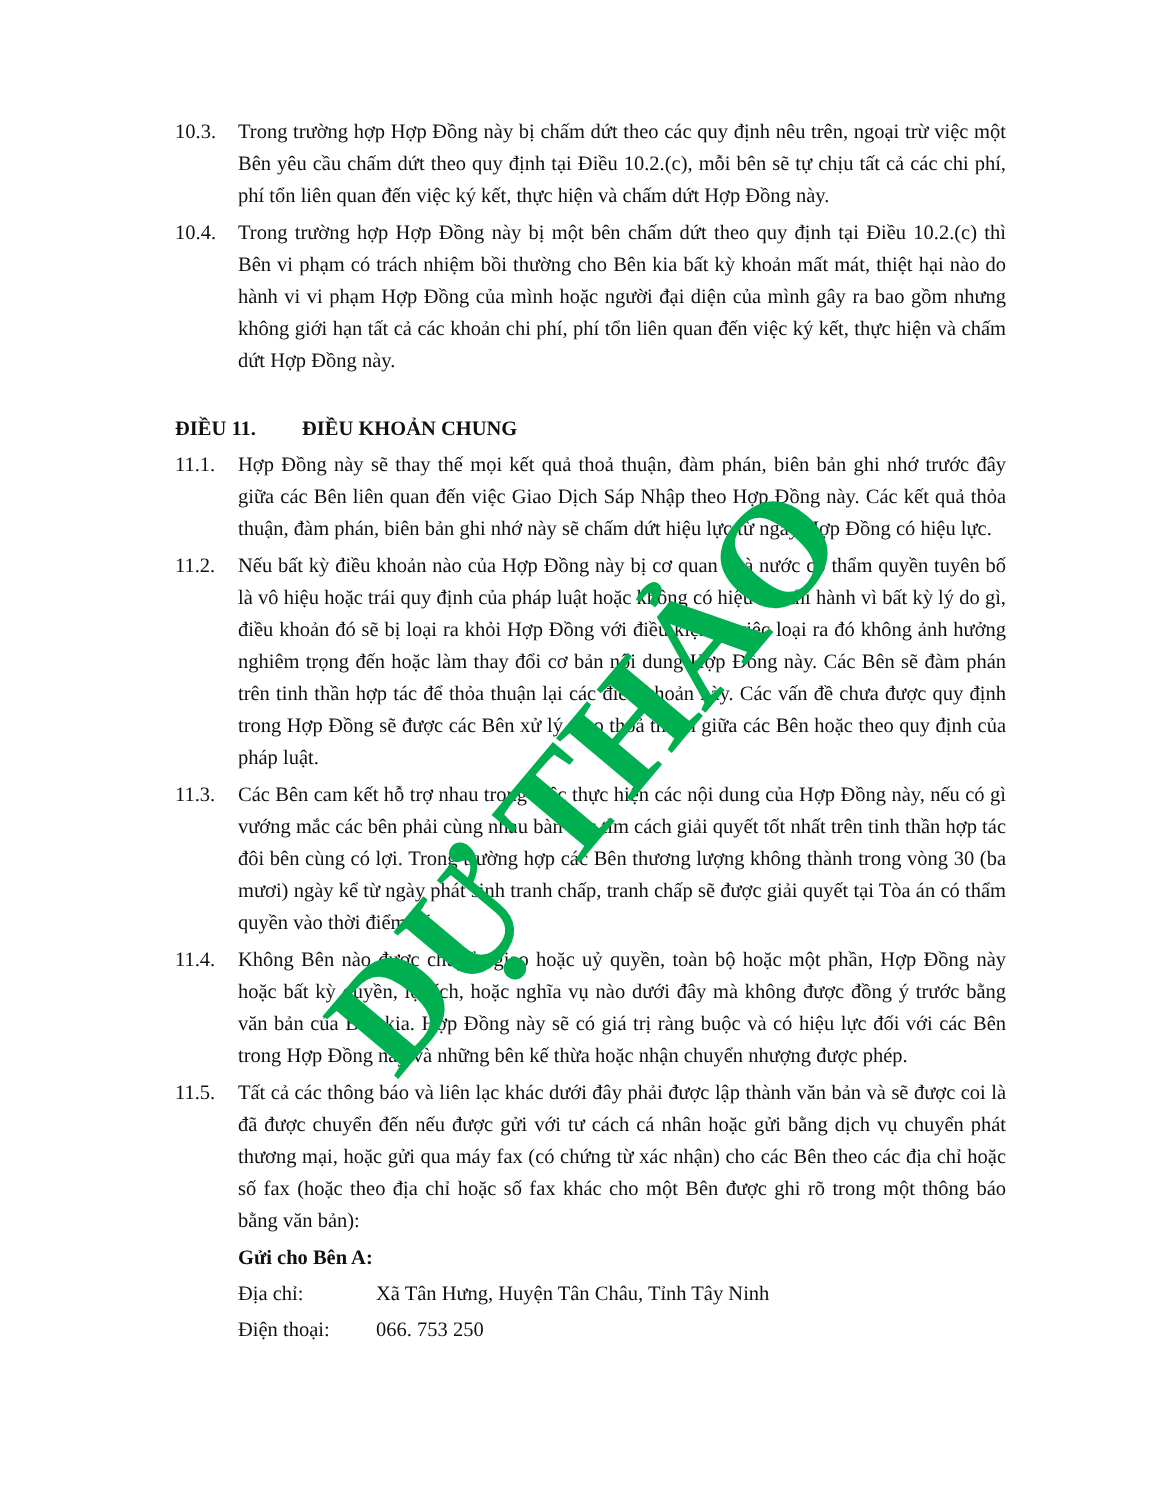10.3. Trong trường hợp Hợp Đồng này bị chấm dứt theo các quy định nêu trên, ngoại trừ việc một Bên yêu cầu chấm dứt theo quy định tại Điều 10.2.(c), mỗi bên sẽ tự chịu tất cả các chi phí, phí tổn liên quan đến việc ký kết, thực hiện và chấm dứt Hợp Đồng này.
10.4. Trong trường hợp Hợp Đồng này bị một bên chấm dứt theo quy định tại Điều 10.2.(c) thì Bên vi phạm có trách nhiệm bồi thường cho Bên kia bất kỳ khoản mất mát, thiệt hại nào do hành vi vi phạm Hợp Đồng của mình hoặc người đại diện của mình gây ra bao gồm nhưng không giới hạn tất cả các khoản chi phí, phí tổn liên quan đến việc ký kết, thực hiện và chấm dứt Hợp Đồng này.
ĐIỀU 11. ĐIỀU KHOẢN CHUNG
11.1. Hợp Đồng này sẽ thay thế mọi kết quả thoả thuận, đàm phán, biên bản ghi nhớ trước đây giữa các Bên liên quan đến việc Giao Dịch Sáp Nhập theo Hợp Đồng này. Các kết quả thỏa thuận, đàm phán, biên bản ghi nhớ này sẽ chấm dứt hiệu lực từ ngày Hợp Đồng có hiệu lực.
11.2. Nếu bất kỳ điều khoản nào của Hợp Đồng này bị cơ quan nhà nước có thẩm quyền tuyên bố là vô hiệu hoặc trái quy định của pháp luật hoặc không có hiệu lực thi hành vì bất kỳ lý do gì, điều khoản đó sẽ bị loại ra khỏi Hợp Đồng với điều kiện là việc loại ra đó không ảnh hưởng nghiêm trọng đến hoặc làm thay đổi cơ bản nội dung Hợp Đồng này. Các Bên sẽ đàm phán trên tinh thần hợp tác để thỏa thuận lại các điều khoản này. Các vấn đề chưa được quy định trong Hợp Đồng sẽ được các Bên xử lý theo thoả thuận giữa các Bên hoặc theo quy định của pháp luật.
11.3. Các Bên cam kết hỗ trợ nhau trong việc thực hiện các nội dung của Hợp Đồng này, nếu có gì vướng mắc các bên phải cùng nhau bàn bạc tìm cách giải quyết tốt nhất trên tinh thần hợp tác đôi bên cùng có lợi. Trong trường hợp các Bên thương lượng không thành trong vòng 30 (ba mươi) ngày kể từ ngày phát sinh tranh chấp, tranh chấp sẽ được giải quyết tại Tòa án có thẩm quyền vào thời điểm đó.
11.4. Không Bên nào được chuyển giao hoặc uỷ quyền, toàn bộ hoặc một phần, Hợp Đồng này hoặc bất kỳ quyền, lợi ích, hoặc nghĩa vụ nào dưới đây mà không được đồng ý trước bằng văn bản của Bên kia. Hợp Đồng này sẽ có giá trị ràng buộc và có hiệu lực đối với các Bên trong Hợp Đồng này và những bên kế thừa hoặc nhận chuyển nhượng được phép.
11.5. Tất cả các thông báo và liên lạc khác dưới đây phải được lập thành văn bản và sẽ được coi là đã được chuyển đến nếu được gửi với tư cách cá nhân hoặc gửi bằng dịch vụ chuyển phát thương mại, hoặc gửi qua máy fax (có chứng từ xác nhận) cho các Bên theo các địa chỉ hoặc số fax (hoặc theo địa chỉ hoặc số fax khác cho một Bên được ghi rõ trong một thông báo bằng văn bản):
Gửi cho Bên A:
Địa chỉ: Xã Tân Hưng, Huyện Tân Châu, Tỉnh Tây Ninh
Điện thoại: 066. 753 250
DỰ THẢO